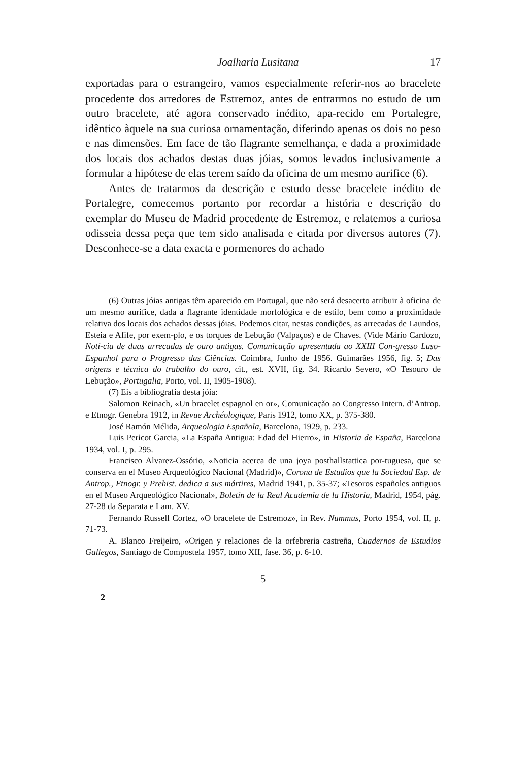Joalharia Lusitana 17
exportadas para o estrangeiro, vamos especialmente referir-nos ao bracelete procedente dos arredores de Estremoz, antes de entrarmos no estudo de um outro bracelete, até agora conservado inédito, apa-recido em Portalegre, idêntico àquele na sua curiosa ornamentação, diferindo apenas os dois no peso e nas dimensões. Em face de tão flagrante semelhança, e dada a proximidade dos locais dos achados destas duas jóias, somos levados inclusivamente a formular a hipótese de elas terem saído da oficina de um mesmo aurifice (6).
Antes de tratarmos da descrição e estudo desse bracelete inédito de Portalegre, comecemos portanto por recordar a história e descrição do exemplar do Museu de Madrid procedente de Estremoz, e relatemos a curiosa odisseia dessa peça que tem sido analisada e citada por diversos autores (7). Desconhece-se a data exacta e pormenores do achado
(6) Outras jóias antigas têm aparecido em Portugal, que não será desacerto atribuir à oficina de um mesmo aurifice, dada a flagrante identidade morfológica e de estilo, bem como a proximidade relativa dos locais dos achados dessas jóias. Podemos citar, nestas condições, as arrecadas de Laundos, Esteia e Afife, por exem-plo, e os torques de Lebução (Valpaços) e de Chaves. (Vide Mário Cardozo, Notí-cia de duas arrecadas de ouro antigas. Comunicação apresentada ao XXIII Con-gresso Luso-Espanhol para o Progresso das Ciências. Coimbra, Junho de 1956. Guimarães 1956, fig. 5; Das origens e técnica do trabalho do ouro, cit., est. XVII, fig. 34. Ricardo Severo, «O Tesouro de Lebução», Portugalia, Porto, vol. II, 1905-1908).
(7) Eis a bibliografia desta jóia:
Salomon Reinach, «Un bracelet espagnol en or», Comunicação ao Congresso Intern. d’Antrop. e Etnogr. Genebra 1912, in Revue Archéologique, Paris 1912, tomo XX, p. 375-380.
José Ramón Mélida, Arqueologia Española, Barcelona, 1929, p. 233.
Luis Pericot Garcia, «La España Antigua: Edad del Hierro», in Historia de España, Barcelona 1934, vol. I, p. 295.
Francisco Alvarez-Ossório, «Noticia acerca de una joya posthallstattica por-tuguesa, que se conserva en el Museo Arqueológico Nacional (Madrid)», Corona de Estudios que la Sociedad Esp. de Antrop., Etnogr. y Prehist. dedica a sus mártires, Madrid 1941, p. 35-37; «Tesoros españoles antiguos en el Museo Arqueológico Nacional», Boletín de la Real Academia de la Historia, Madrid, 1954, pág. 27-28 da Separata e Lam. XV.
Fernando Russell Cortez, «O bracelete de Estremoz», in Rev. Nummus, Porto 1954, vol. II, p. 71-73.
A. Blanco Freijeiro, «Origen y relaciones de la orfebreria castreña, Cuadernos de Estudios Gallegos, Santiago de Compostela 1957, tomo XII, fase. 36, p. 6-10.
5
2